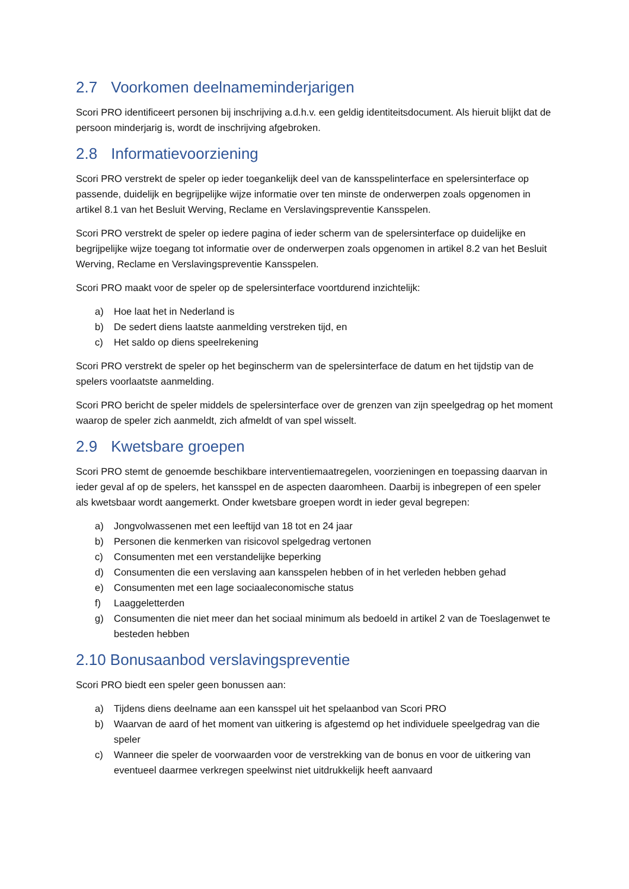2.7 Voorkomen deelnameminderjarigen
Scori PRO identificeert personen bij inschrijving a.d.h.v. een geldig identiteitsdocument. Als hieruit blijkt dat de persoon minderjarig is, wordt de inschrijving afgebroken.
2.8 Informatievoorziening
Scori PRO verstrekt de speler op ieder toegankelijk deel van de kansspelinterface en spelersinterface op passende, duidelijk en begrijpelijke wijze informatie over ten minste de onderwerpen zoals opgenomen in artikel 8.1 van het Besluit Werving, Reclame en Verslavingspreventie Kansspelen.
Scori PRO verstrekt de speler op iedere pagina of ieder scherm van de spelersinterface op duidelijke en begrijpelijke wijze toegang tot informatie over de onderwerpen zoals opgenomen in artikel 8.2 van het Besluit Werving, Reclame en Verslavingspreventie Kansspelen.
Scori PRO maakt voor de speler op de spelersinterface voortdurend inzichtelijk:
a) Hoe laat het in Nederland is
b) De sedert diens laatste aanmelding verstreken tijd, en
c) Het saldo op diens speelrekening
Scori PRO verstrekt de speler op het beginscherm van de spelersinterface de datum en het tijdstip van de spelers voorlaatste aanmelding.
Scori PRO bericht de speler middels de spelersinterface over de grenzen van zijn speelgedrag op het moment waarop de speler zich aanmeldt, zich afmeldt of van spel wisselt.
2.9 Kwetsbare groepen
Scori PRO stemt de genoemde beschikbare interventiemaatregelen, voorzieningen en toepassing daarvan in ieder geval af op de spelers, het kansspel en de aspecten daaromheen. Daarbij is inbegrepen of een speler als kwetsbaar wordt aangemerkt. Onder kwetsbare groepen wordt in ieder geval begrepen:
a) Jongvolwassenen met een leeftijd van 18 tot en 24 jaar
b) Personen die kenmerken van risicovol spelgedrag vertonen
c) Consumenten met een verstandelijke beperking
d) Consumenten die een verslaving aan kansspelen hebben of in het verleden hebben gehad
e) Consumenten met een lage sociaaleconomische status
f) Laaggeletterden
g) Consumenten die niet meer dan het sociaal minimum als bedoeld in artikel 2 van de Toeslagenwet te besteden hebben
2.10 Bonusaanbod verslavingspreventie
Scori PRO biedt een speler geen bonussen aan:
a) Tijdens diens deelname aan een kansspel uit het spelaanbod van Scori PRO
b) Waarvan de aard of het moment van uitkering is afgestemd op het individuele speelgedrag van die speler
c) Wanneer die speler de voorwaarden voor de verstrekking van de bonus en voor de uitkering van eventueel daarmee verkregen speelwinst niet uitdrukkelijk heeft aanvaard